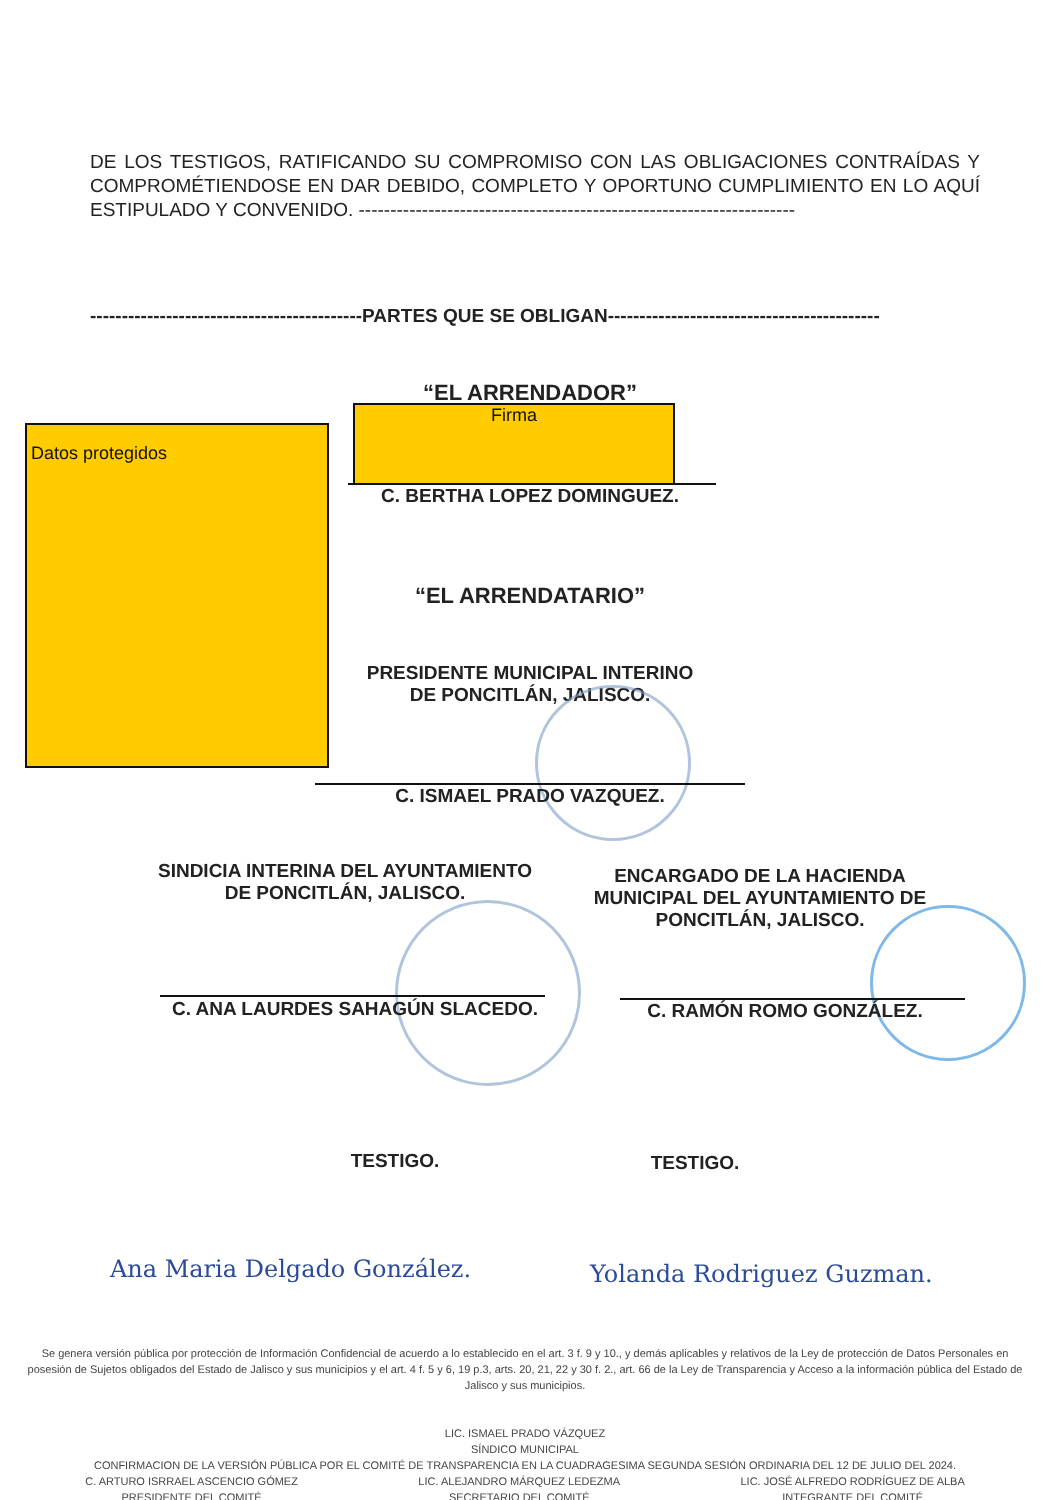DE LOS TESTIGOS, RATIFICANDO SU COMPROMISO CON LAS OBLIGACIONES CONTRAÍDAS Y COMPROMÉTIENDOSE EN DAR DEBIDO, COMPLETO Y OPORTUNO CUMPLIMIENTO EN LO AQUÍ ESTIPULADO Y CONVENIDO. ---------------------------------------------------------------------
-------------------------------------------PARTES QUE SE OBLIGAN-------------------------------------------
“EL ARRENDADOR”
Firma
Datos protegidos
C. BERTHA LOPEZ DOMINGUEZ.
“EL ARRENDATARIO”
PRESIDENTE MUNICIPAL INTERINO
DE PONCITLÁN, JALISCO.
C. ISMAEL PRADO VAZQUEZ.
SINDICIA INTERINA DEL AYUNTAMIENTO
DE PONCITLÁN, JALISCO.
ENCARGADO DE LA HACIENDA MUNICIPAL DEL AYUNTAMIENTO DE PONCITLÁN, JALISCO.
C. ANA LAURDES SAHAGÚN SLACEDO. C. RAMÓN ROMO GONZÁLEZ.
TESTIGO. TESTIGO.
Ana Maria Delgado González. Yolanda Rodriguez Guzman.
Se genera versión pública por protección de Información Confidencial de acuerdo a lo establecido en el art. 3 f. 9 y 10., y demás aplicables y relativos de la Ley de protección de Datos Personales en posesión de Sujetos obligados del Estado de Jalisco y sus municipios y el art. 4 f. 5 y 6, 19 p.3, arts. 20, 21, 22 y 30 f. 2., art. 66 de la Ley de Transparencia y Acceso a la información pública del Estado de Jalisco y sus municipios.
LIC. ISMAEL PRADO VÁZQUEZ
SÍNDICO MUNICIPAL
CONFIRMACION DE LA VERSIÓN PÚBLICA POR EL COMITÉ DE TRANSPARENCIA EN LA CUADRAGESIMA SEGUNDA SESIÓN ORDINARIA DEL 12 DE JULIO DEL 2024.
C. ARTURO ISRRAEL ASCENCIO GÓMEZ
PRESIDENTE DEL COMITÉ LIC. ALEJANDRO MÁRQUEZ LEDEZMA
SECRETARIO DEL COMITÉ LIC. JOSÉ ALFREDO RODRÍGUEZ DE ALBA
INTEGRANTE DEL COMITÉ